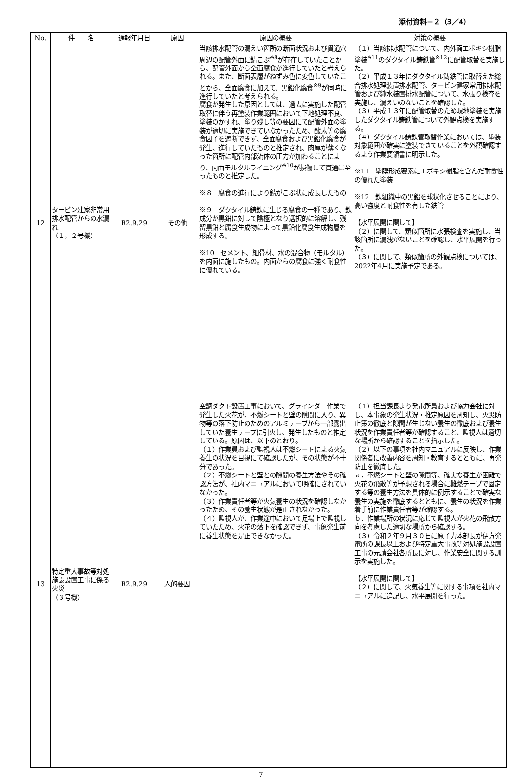添付資料－２（3／4）
| No. | 件 名 | 通報年月日 | 原因 | 原因の概要 | 対策の概要 |
| --- | --- | --- | --- | --- | --- |
| 12 | タービン建家非常用排水配管からの水漏れ （１，２号機） | R2.9.29 | その他 | 当該排水配管の漏えい箇所の断面状況および貫通穴周辺の配管外面に錆こぶ<sup>※8</sup>が存在していたことから、配管外面から全面腐食が進行していたと考えられる。また、断面表層がねずみ色に変色していたことから、全面腐食に加えて、黒鉛化腐食<sup>※9</sup>が同時に進行していたと考えられる。 腐食が発生した原因としては、過去に実施した配管取替に伴う再塗装作業範囲において下地処理不良、塗装のかすれ、塗り残し等の要因にて配管外面の塗装が適切に実施できていなかったため、酸素等の腐食因子を遮断できず、全面腐食および黒鉛化腐食が発生、進行していたものと推定され、肉厚が薄くなった箇所に配管内部流体の圧力が加わることにより、内面モルタルライニング<sup>※10</sup>が損傷して貫通に至ったものと推定した。 ※８ 腐食の進行により錆がこぶ状に成長したもの ※９ ダクタイル鋳鉄に生じる腐食の一種であり、鉄成分が黒鉛に対して陰極となり選択的に溶解し、残留黒鉛と腐食生成物によって黒鉛化腐食生成物層を形成する。 ※10 セメント、細骨材、水の混合物（モルタル）を内面に施したもの。内面からの腐食に強く耐食性に優れている。 | （１）当該排水配管について、内外面エポキシ樹脂塗装<sup>※11</sup>のダクタイル鋳鉄管<sup>※12</sup>に配管取替を実施した。 （２）平成１３年にダクタイル鋳鉄管に取替えた総合排水処理装置排水配管、タービン建家常用排水配管および純水装置排水配管について、水張り検査を実施し、漏えいのないことを確認した。 （３）平成１３年に配管取替のため現地塗装を実施したダクタイル鋳鉄管について外観点検を実施する。 （４）ダクタイル鋳鉄管取替作業においては、塗装対象範囲が確実に塗装できていることを外観確認するよう作業要領書に明示した。 ※11 塗膜形成要素にエポキシ樹脂を含んだ耐食性の優れた塗装 ※12 鉄組織中の黒鉛を球状化させることにより、高い強度と耐食性を有した鉄管 【水平展開に関して】 （２）に関して、類似箇所に水張検査を実施し、当該箇所に漏洩がないことを確認し、水平展開を行った。 （３）に関して、類似箇所の外観点検については、2022年4月に実施予定である。 |
| 13 | 特定重大事故等対処施設設置工事に係る火災 （３号機） | R2.9.29 | 人的要因 | 空調ダクト設置工事において、グラインダー作業で発生した火花が、不燃シートと壁の隙間に入り、異物等の落下防止のためのアルミテープから一部露出していた養生テープに引火し、発生したものと推定している。原因は、以下のとおり。 （１）作業員および監視人は不燃シートによる火気養生の状況を目視にて確認したが、その状態が不十分であった。 （２）不燃シートと壁との隙間の養生方法やその確認方法が、社内マニュアルにおいて明確にされていなかった。 （３）作業責任者等が火気養生の状況を確認しなかったため、その養生状態が是正されなかった。 （４）監視人が、作業途中において足場上で監視していたため、火花の落下を確認できず、事象発生前に養生状態を是正できなかった。 | （１）担当課長より発電所員および協力会社に対し、本事象の発生状況・推定原因を周知し、火災防止策の徹底と隙間が生じない養生の徹底および養生状況を作業責任者等が確認すること、監視人は適切な場所から確認することを指示した。 （２）以下の事項を社内マニュアルに反映し、作業関係者に改善内容を周知・教育するとともに、再発防止を徹底した。 ａ．不燃シートと壁の隙間等、確実な養生が困難で火花の飛散等が予想される場合に難燃テープで固定する等の養生方法を具体的に例示することで確実な養生の実施を徹底するとともに、養生の状況を作業着手前に作業責任者等が確認する。 ｂ．作業場所の状況に応じて監視人が火花の飛散方向を考慮した適切な場所から確認する。 （３）令和２年９月３０日に原子力本部長が伊方発電所の課長以上および特定重大事故等対処施設設置工事の元請会社各所長に対し、作業安全に関する訓示を実施した。 【水平展開に関して】 （２）に関して、火気養生等に関する事項を社内マニュアルに追記し、水平展開を行った。 |
- 7 -